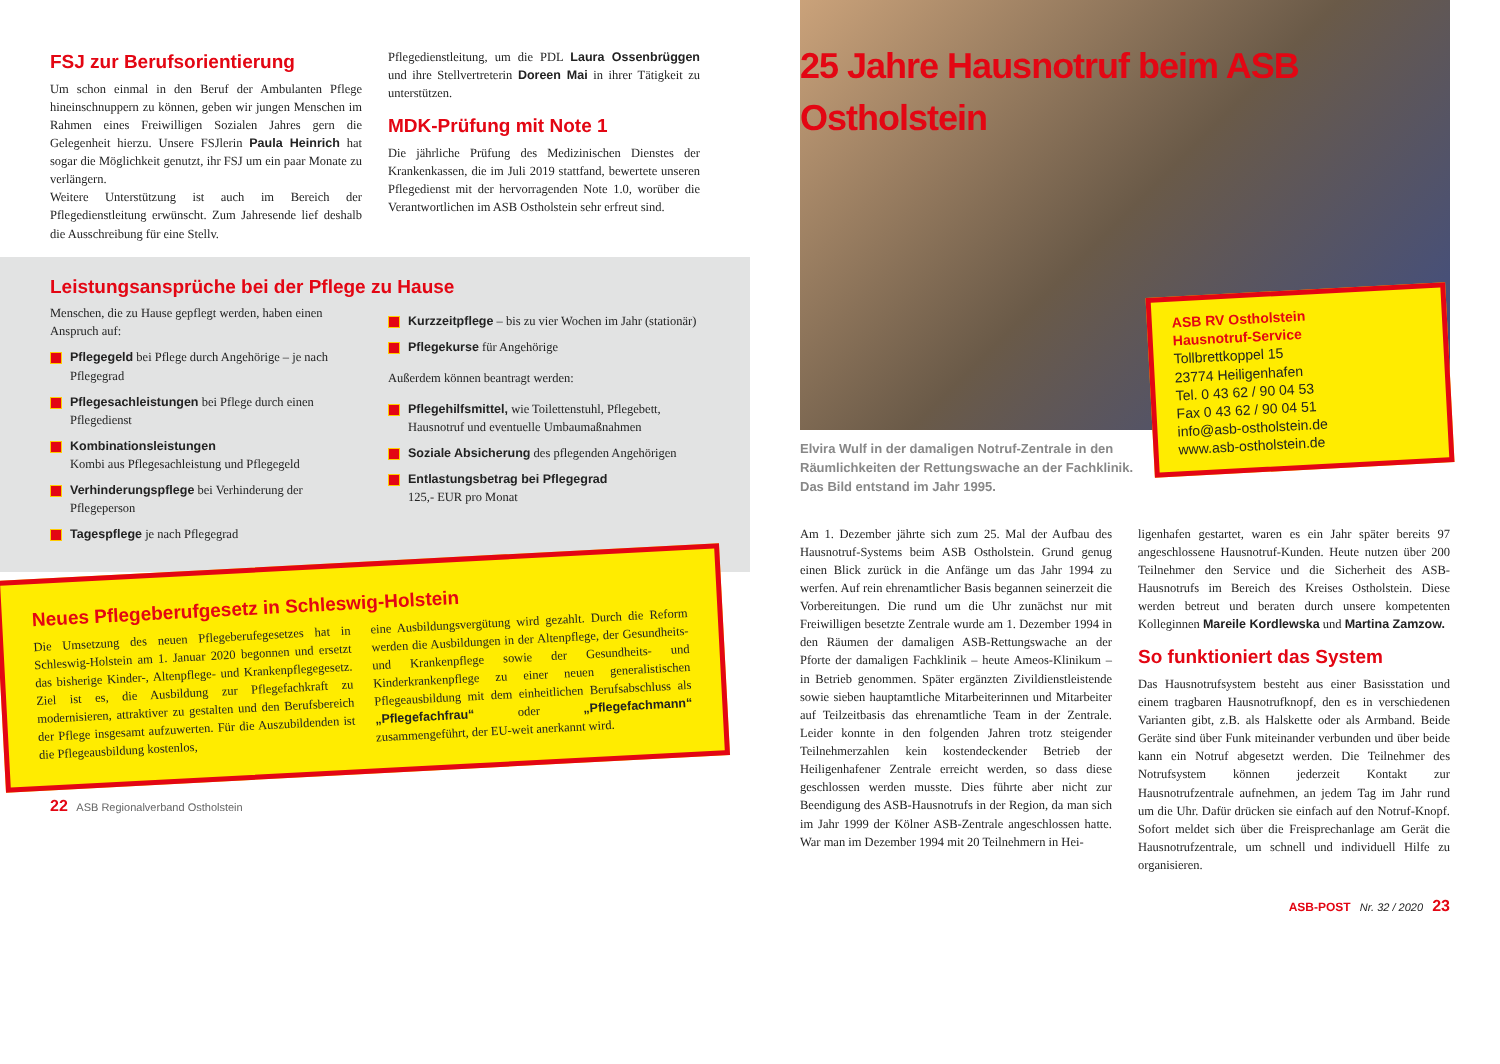FSJ zur Berufsorientierung
Um schon einmal in den Beruf der Ambulanten Pflege hineinschnuppern zu können, geben wir jungen Menschen im Rahmen eines Freiwilligen Sozialen Jahres gern die Gelegenheit hierzu. Unsere FSJlerin Paula Heinrich hat sogar die Möglichkeit genutzt, ihr FSJ um ein paar Monate zu verlängern.
Weitere Unterstützung ist auch im Bereich der Pflegedienstleitung erwünscht. Zum Jahresende lief deshalb die Ausschreibung für eine Stellv.
Pflegedienstleitung, um die PDL Laura Ossenbrüggen und ihre Stellvertreterin Doreen Mai in ihrer Tätigkeit zu unterstützen.
MDK-Prüfung mit Note 1
Die jährliche Prüfung des Medizinischen Dienstes der Krankenkassen, die im Juli 2019 stattfand, bewertete unseren Pflegedienst mit der hervorragenden Note 1.0, worüber die Verantwortlichen im ASB Ostholstein sehr erfreut sind.
Leistungsansprüche bei der Pflege zu Hause
Menschen, die zu Hause gepflegt werden, haben einen Anspruch auf:
Pflegegeld bei Pflege durch Angehörige – je nach Pflegegrad
Pflegesachleistungen bei Pflege durch einen Pflegedienst
Kombinationsleistungen
Kombi aus Pflegesachleistung und Pflegegeld
Verhinderungspflege bei Verhinderung der Pflegeperson
Tagespflege je nach Pflegegrad
Kurzzeitpflege – bis zu vier Wochen im Jahr (stationär)
Pflegekurse für Angehörige
Außerdem können beantragt werden:
Pflegehilfsmittel, wie Toilettenstuhl, Pflegebett, Hausnotruf und eventuelle Umbaumaßnahmen
Soziale Absicherung des pflegenden Angehörigen
Entlastungsbetrag bei Pflegegrad
125,- EUR pro Monat
Neues Pflegeberufgesetz in Schleswig-Holstein
Die Umsetzung des neuen Pflegeberufegesetzes hat in Schleswig-Holstein am 1. Januar 2020 begonnen und ersetzt das bisherige Kinder-, Altenpflege- und Krankenpflegegesetz. Ziel ist es, die Ausbildung zur Pflegefachkraft zu modernisieren, attraktiver zu gestalten und den Berufsbereich der Pflege insgesamt aufzuwerten. Für die Auszubildenden ist die Pflegeausbildung kostenlos,
eine Ausbildungsvergütung wird gezahlt. Durch die Reform werden die Ausbildungen in der Altenpflege, der Gesundheits- und Krankenpflege sowie der Gesundheits- und Kinderkrankenpflege zu einer neuen generalistischen Pflegeausbildung mit dem einheitlichen Berufsabschluss als „Pflegefachfrau“ oder „Pflegefachmann“ zusammengeführt, der EU-weit anerkannt wird.
22 ASB Regionalverband Ostholstein
25 Jahre Hausnotruf beim ASB Ostholstein
ASB RV Ostholstein
Hausnotruf-Service
Tollbrettkoppel 15
23774 Heiligenhafen
Tel. 0 43 62 / 90 04 53
Fax 0 43 62 / 90 04 51
info@asb-ostholstein.de
www.asb-ostholstein.de
Elvira Wulf in der damaligen Notruf-Zentrale in den Räumlichkeiten der Rettungswache an der Fachklinik. Das Bild entstand im Jahr 1995.
Am 1. Dezember jährte sich zum 25. Mal der Aufbau des Hausnotruf-Systems beim ASB Ostholstein. Grund genug einen Blick zurück in die Anfänge um das Jahr 1994 zu werfen. Auf rein ehrenamtlicher Basis begannen seinerzeit die Vorbereitungen. Die rund um die Uhr zunächst nur mit Freiwilligen besetzte Zentrale wurde am 1. Dezember 1994 in den Räumen der damaligen ASB-Rettungswache an der Pforte der damaligen Fachklinik – heute Ameos-Klinikum – in Betrieb genommen. Später ergänzten Zivildienstleistende sowie sieben hauptamtliche Mitarbeiterinnen und Mitarbeiter auf Teilzeitbasis das ehrenamtliche Team in der Zentrale. Leider konnte in den folgenden Jahren trotz steigender Teilnehmerzahlen kein kostendeckender Betrieb der Heiligenhafener Zentrale erreicht werden, so dass diese geschlossen werden musste. Dies führte aber nicht zur Beendigung des ASB-Hausnotrufs in der Region, da man sich im Jahr 1999 der Kölner ASB-Zentrale angeschlossen hatte. War man im Dezember 1994 mit 20 Teilnehmern in Hei-
ligenhafen gestartet, waren es ein Jahr später bereits 97 angeschlossene Hausnotruf-Kunden. Heute nutzen über 200 Teilnehmer den Service und die Sicherheit des ASB-Hausnotrufs im Bereich des Kreises Ostholstein. Diese werden betreut und beraten durch unsere kompetenten Kolleginnen Mareile Kordlewska und Martina Zamzow.
So funktioniert das System
Das Hausnotrufsystem besteht aus einer Basisstation und einem tragbaren Hausnotrufknopf, den es in verschiedenen Varianten gibt, z.B. als Halskette oder als Armband. Beide Geräte sind über Funk miteinander verbunden und über beide kann ein Notruf abgesetzt werden. Die Teilnehmer des Notrufsystem können jederzeit Kontakt zur Hausnotrufzentrale aufnehmen, an jedem Tag im Jahr rund um die Uhr. Dafür drücken sie einfach auf den Notruf-Knopf. Sofort meldet sich über die Freisprechanlage am Gerät die Hausnotrufzentrale, um schnell und individuell Hilfe zu organisieren.
ASB-POST Nr. 32 / 2020 23